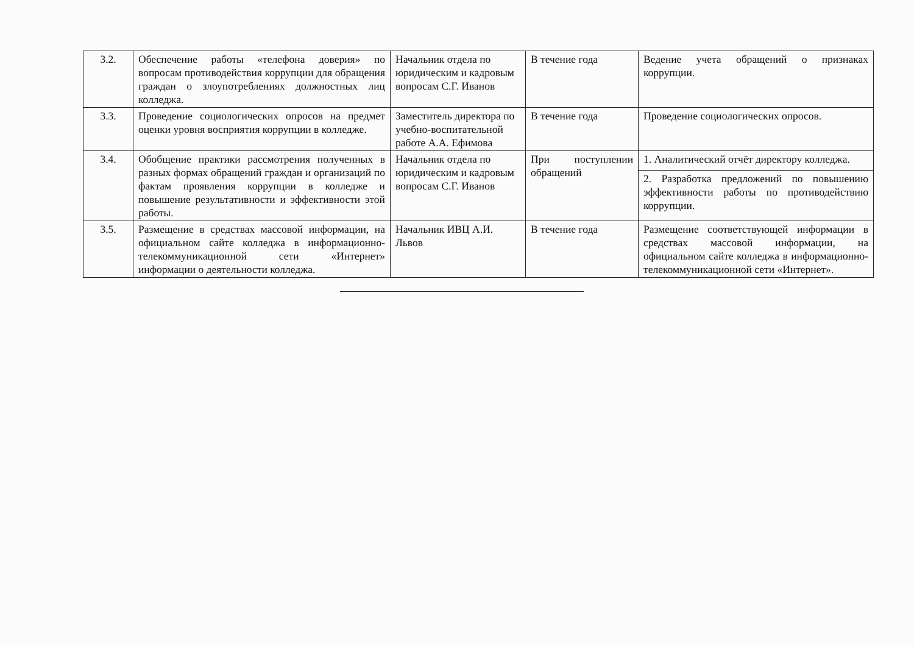| 3.2. | Обеспечение работы «телефона доверия» по вопросам противодействия коррупции для обращения граждан о злоупотреблениях должностных лиц колледжа. | Начальник отдела по юридическим и кадровым вопросам С.Г. Иванов | В течение года | Ведение учета обращений о признаках коррупции. |
| 3.3. | Проведение социологических опросов на предмет оценки уровня восприятия коррупции в колледже. | Заместитель директора по учебно-воспитательной работе А.А. Ефимова | В течение года | Проведение социологических опросов. |
| 3.4. | Обобщение практики рассмотрения полученных в разных формах обращений граждан и организаций по фактам проявления коррупции в колледже и повышение результативности и эффективности этой работы. | Начальник отдела по юридическим и кадровым вопросам С.Г. Иванов | При поступлении обращений | 1. Аналитический отчёт директору колледжа. |
| | | | | 2. Разработка предложений по повышению эффективности работы по противодействию коррупции. |
| 3.5. | Размещение в средствах массовой информации, на официальном сайте колледжа в информационно-телекоммуникационной сети «Интернет» информации о деятельности колледжа. | Начальник ИВЦ А.И. Львов | В течение года | Размещение соответствующей информации в средствах массовой информации, на официальном сайте колледжа в информационно-телекоммуникационной сети «Интернет». |